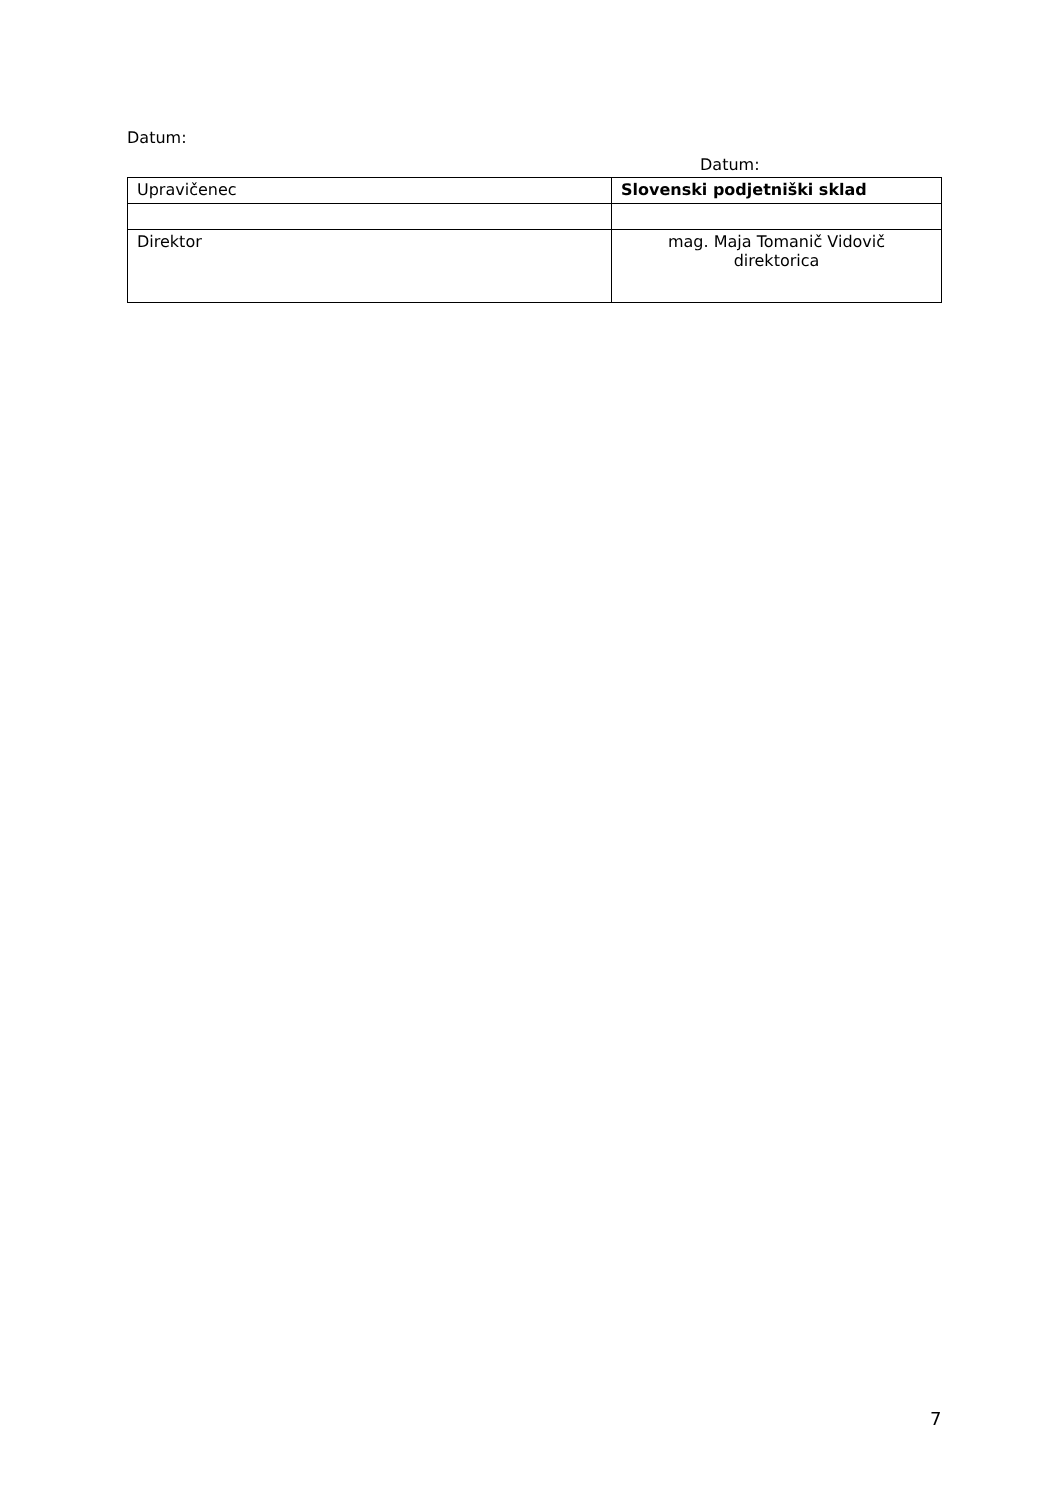Datum:
Datum:
| Upravičenec | Slovenski podjetniški sklad |
| Direktor | mag. Maja Tomanič Vidovič direktorica |
7